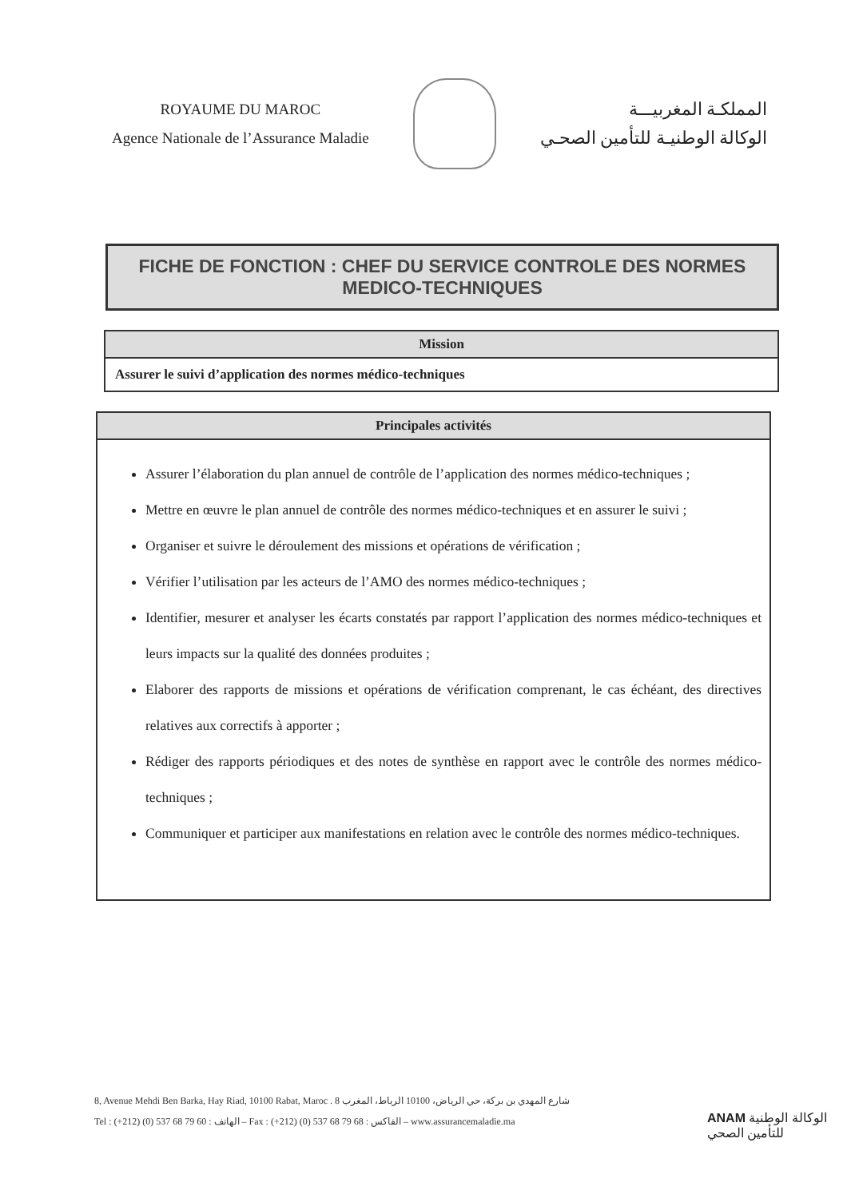ROYAUME DU MAROC
Agence Nationale de l’Assurance Maladie
المملكـة المغربيـــة
الوكالة الوطنيـة للتأمين الصحـي
FICHE DE FONCTION : CHEF DU SERVICE CONTROLE DES NORMES MEDICO-TECHNIQUES
Mission
Assurer le suivi d’application des normes médico-techniques
Principales activités
Assurer l’élaboration du plan annuel de contrôle de l’application des normes médico-techniques ;
Mettre en œuvre le plan annuel de contrôle des normes médico-techniques et en assurer le suivi ;
Organiser et suivre le déroulement des missions et opérations de vérification ;
Vérifier l’utilisation par les acteurs de l’AMO des normes médico-techniques ;
Identifier, mesurer et analyser les écarts constatés par rapport l’application des normes médico-techniques et leurs impacts sur la qualité des données produites ;
Elaborer des rapports de missions et opérations de vérification comprenant, le cas échéant, des directives relatives aux correctifs à apporter ;
Rédiger des rapports périodiques et des notes de synthèse en rapport avec le contrôle des normes médico-techniques ;
Communiquer et participer aux manifestations en relation avec le contrôle des normes médico-techniques.
8, Avenue Mehdi Ben Barka, Hay Riad, 10100 Rabat, Maroc . 8 شارع المهدي بن بركة، حي الرياض، 10100 الرباط، المغرب
Tel : (+212) (0) 537 68 79 60 : الهاتف – Fax : (+212) (0) 537 68 79 68 : الفاكس – www.assurancemaladie.ma
ANAM الوكالة الوطنية
للتأمين الصحي